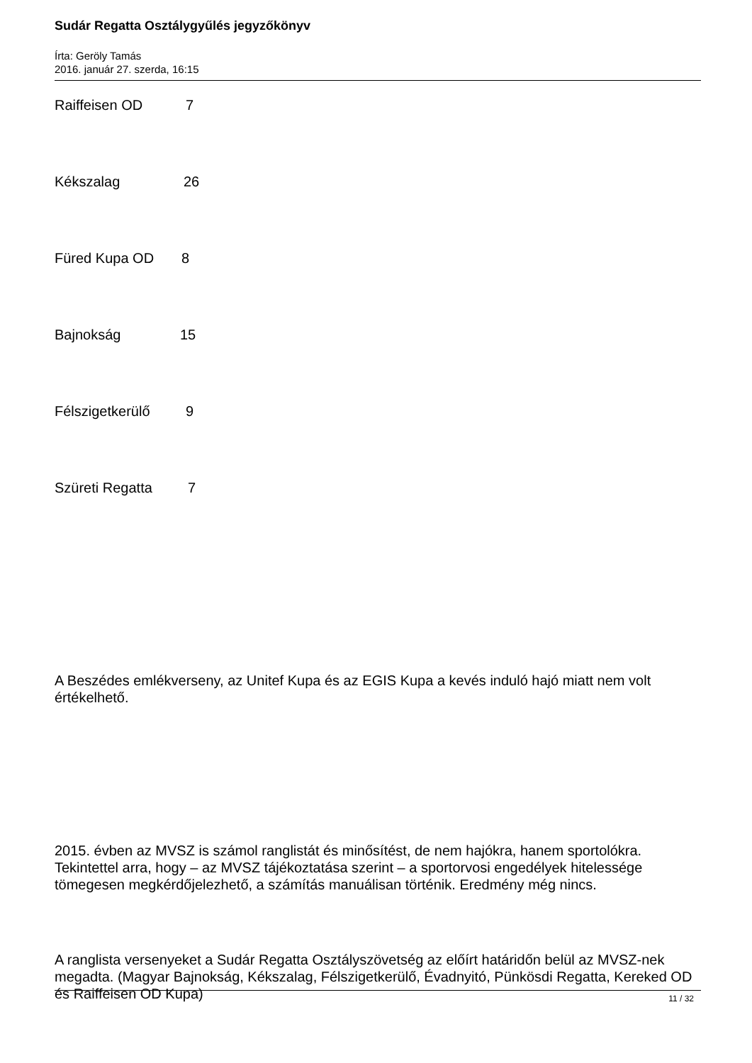Sudár Regatta Osztálygyűlés jegyzőkönyv
Írta: Geröly Tamás
2016. január 27. szerda, 16:15
Raiffeisen OD 7
Kékszalag 26
Füred Kupa OD 8
Bajnokság 15
Félszigetkerülő 9
Szüreti Regatta 7
A Beszédes emlékverseny, az Unitef Kupa és az EGIS Kupa a kevés induló hajó miatt nem volt értékelhető.
2015. évben az MVSZ is számol ranglistát és minősítést, de nem hajókra, hanem sportolókra. Tekintettel arra, hogy – az MVSZ tájékoztatása szerint – a sportorvosi engedélyek hitelessége tömegesen megkérdőjelezhető, a számítás manuálisan történik. Eredmény még nincs.
A ranglista versenyeket a Sudár Regatta Osztályszövetség az előírt határidőn belül az MVSZ-nek megadta. (Magyar Bajnokság, Kékszalag, Félszigetkerülő, Évadnyitó, Pünkösdi Regatta, Kereked OD és Raiffeisen OD Kupa)
11 / 32